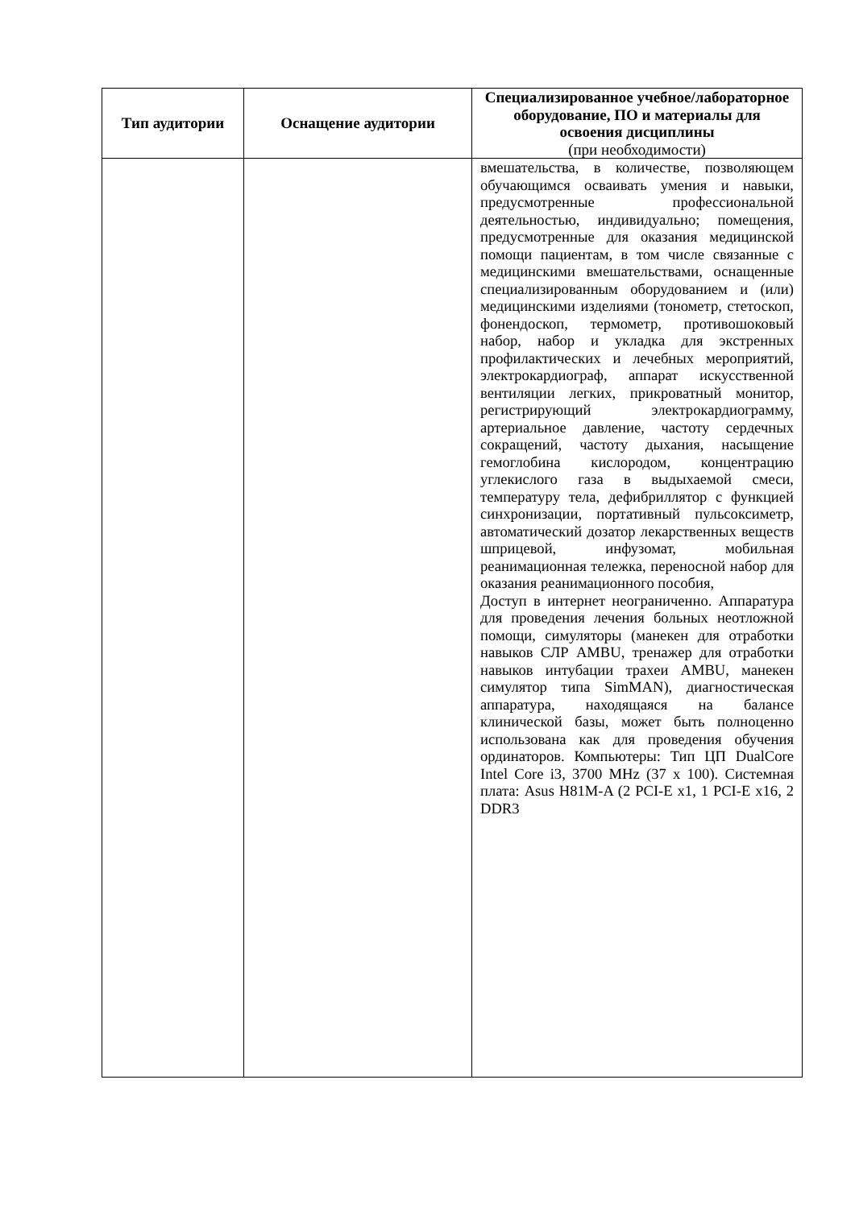| Тип аудитории | Оснащение аудитории | Специализированное учебное/лабораторное оборудование, ПО и материалы для освоения дисциплины (при необходимости) |
| --- | --- | --- |
| | | вмешательства, в количестве, позволяющем обучающимся осваивать умения и навыки, предусмотренные профессиональной деятельностью, индивидуально; помещения, предусмотренные для оказания медицинской помощи пациентам, в том числе связанные с медицинскими вмешательствами, оснащенные специализированным оборудованием и (или) медицинскими изделиями (тонометр, стетоскоп, фонендоскоп, термометр, противошоковый набор, набор и укладка для экстренных профилактических и лечебных мероприятий, электрокардиограф, аппарат искусственной вентиляции легких, прикроватный монитор, регистрирующий электрокардиограмму, артериальное давление, частоту сердечных сокращений, частоту дыхания, насыщение гемоглобина кислородом, концентрацию углекислого газа в выдыхаемой смеси, температуру тела, дефибриллятор с функцией синхронизации, портативный пульсоксиметр, автоматический дозатор лекарственных веществ шприцевой, инфузомат, мобильная реанимационная тележка, переносной набор для оказания реанимационного пособия, Доступ в интернет неограниченно. Аппаратура для проведения лечения больных неотложной помощи, симуляторы (манекен для отработки навыков СЛР AMBU, тренажер для отработки навыков интубации трахеи AMBU, манекен симулятор типа SimMAN), диагностическая аппаратура, находящаяся на балансе клинической базы, может быть полноценно использована как для проведения обучения ординаторов. Компьютеры: Тип ЦП DualCore Intel Core i3, 3700 MHz (37 x 100). Системная плата: Asus H81M-A (2 PCI-E x1, 1 PCI-E x16, 2 DDR3 |